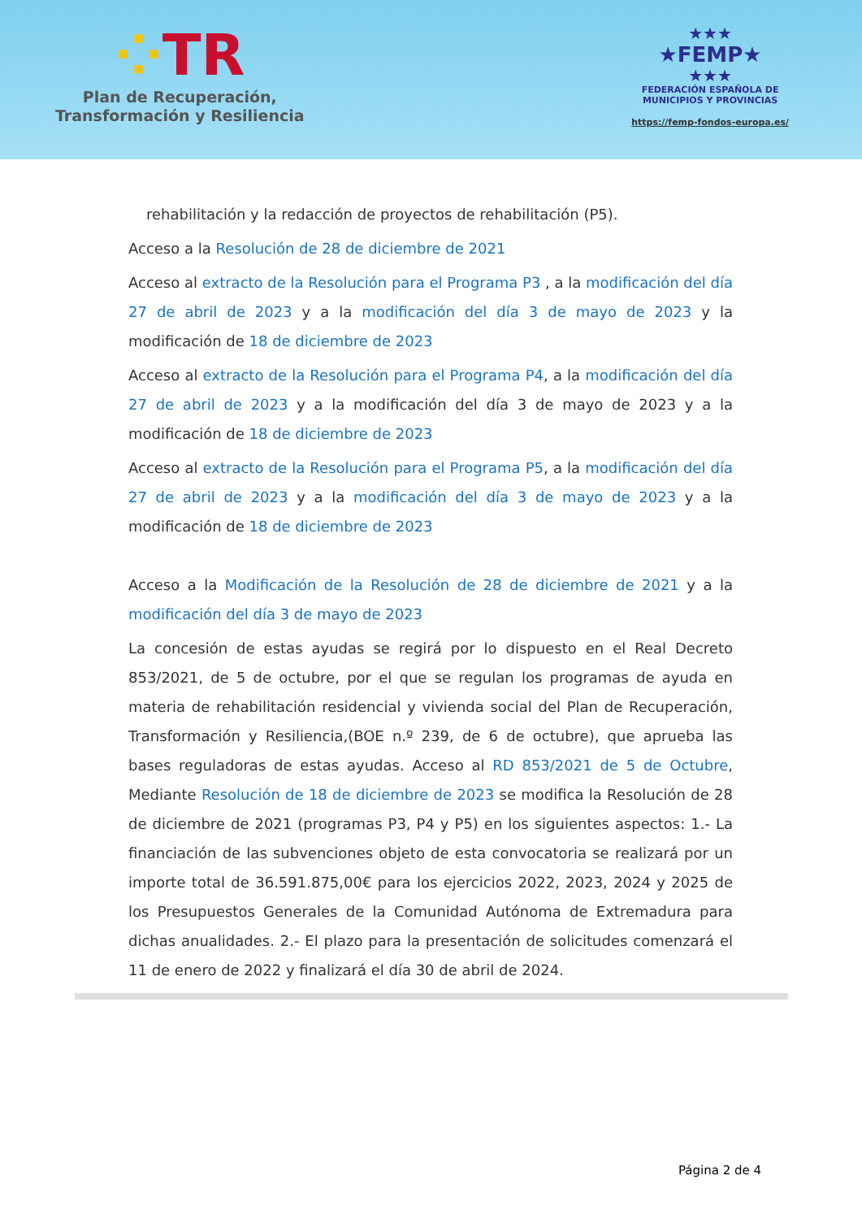⁘TR
Plan de Recuperación,
Transformación y Resiliencia
★★★
★FEMP★
★★★
FEDERACIÓN ESPAÑOLA DE
MUNICIPIOS Y PROVINCIAS
https://femp-fondos-europa.es/
rehabilitación y la redacción de proyectos de rehabilitación (P5).
Acceso a la Resolución de 28 de diciembre de 2021
Acceso al extracto de la Resolución para el Programa P3 , a la modificación del día 27 de abril de 2023 y a la modificación del día 3 de mayo de 2023 y la modificación de 18 de diciembre de 2023
Acceso al extracto de la Resolución para el Programa P4, a la modificación del día 27 de abril de 2023 y a la modificación del día 3 de mayo de 2023 y a la modificación de 18 de diciembre de 2023
Acceso al extracto de la Resolución para el Programa P5, a la modificación del día 27 de abril de 2023 y a la modificación del día 3 de mayo de 2023 y a la modificación de 18 de diciembre de 2023
Acceso a la Modificación de la Resolución de 28 de diciembre de 2021 y a la modificación del día 3 de mayo de 2023
La concesión de estas ayudas se regirá por lo dispuesto en el Real Decreto 853/2021, de 5 de octubre, por el que se regulan los programas de ayuda en materia de rehabilitación residencial y vivienda social del Plan de Recuperación, Transformación y Resiliencia,(BOE n.º 239, de 6 de octubre), que aprueba las bases reguladoras de estas ayudas. Acceso al RD 853/2021 de 5 de Octubre, Mediante Resolución de 18 de diciembre de 2023 se modifica la Resolución de 28 de diciembre de 2021 (programas P3, P4 y P5) en los siguientes aspectos: 1.- La financiación de las subvenciones objeto de esta convocatoria se realizará por un importe total de 36.591.875,00€ para los ejercicios 2022, 2023, 2024 y 2025 de los Presupuestos Generales de la Comunidad Autónoma de Extremadura para dichas anualidades. 2.- El plazo para la presentación de solicitudes comenzará el 11 de enero de 2022 y finalizará el día 30 de abril de 2024.
Página 2 de 4